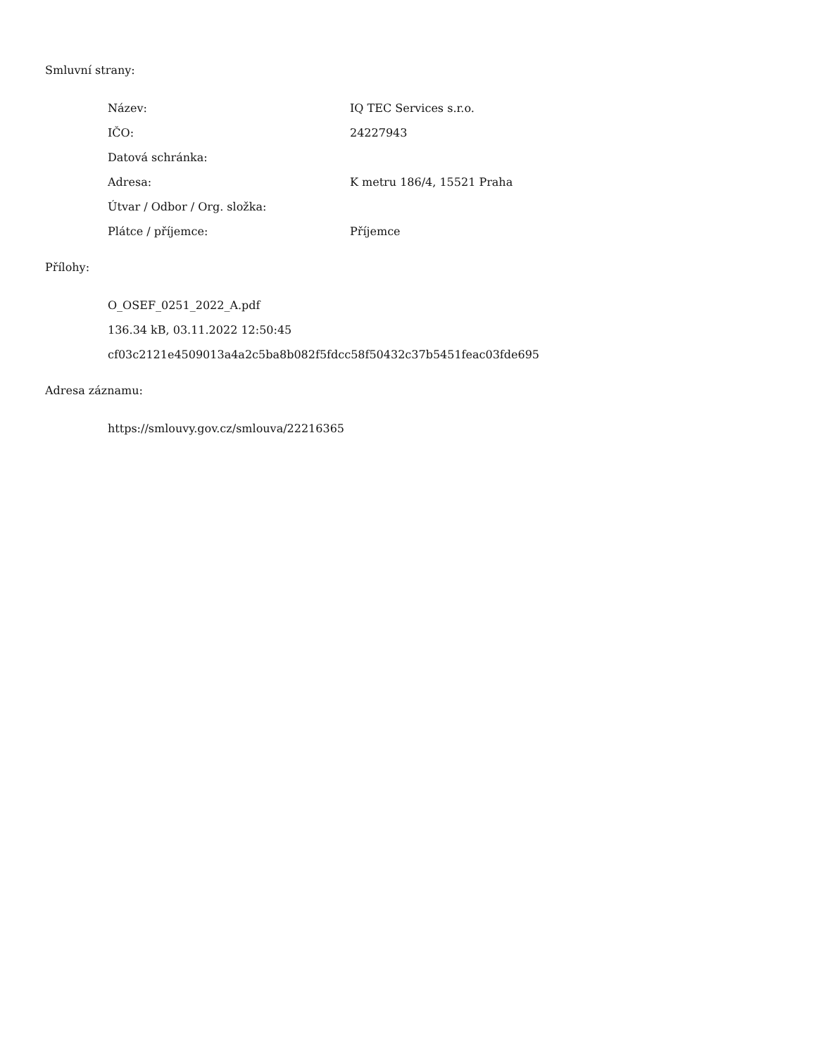Smluvní strany:
| Název: | IQ TEC Services s.r.o. |
| IČO: | 24227943 |
| Datová schránka: | |
| Adresa: | K metru 186/4, 15521 Praha |
| Útvar / Odbor / Org. složka: | |
| Plátce / příjemce: | Příjemce |
Přílohy:
O_OSEF_0251_2022_A.pdf
136.34 kB, 03.11.2022 12:50:45
cf03c2121e4509013a4a2c5ba8b082f5fdcc58f50432c37b5451feac03fde695
Adresa záznamu:
https://smlouvy.gov.cz/smlouva/22216365